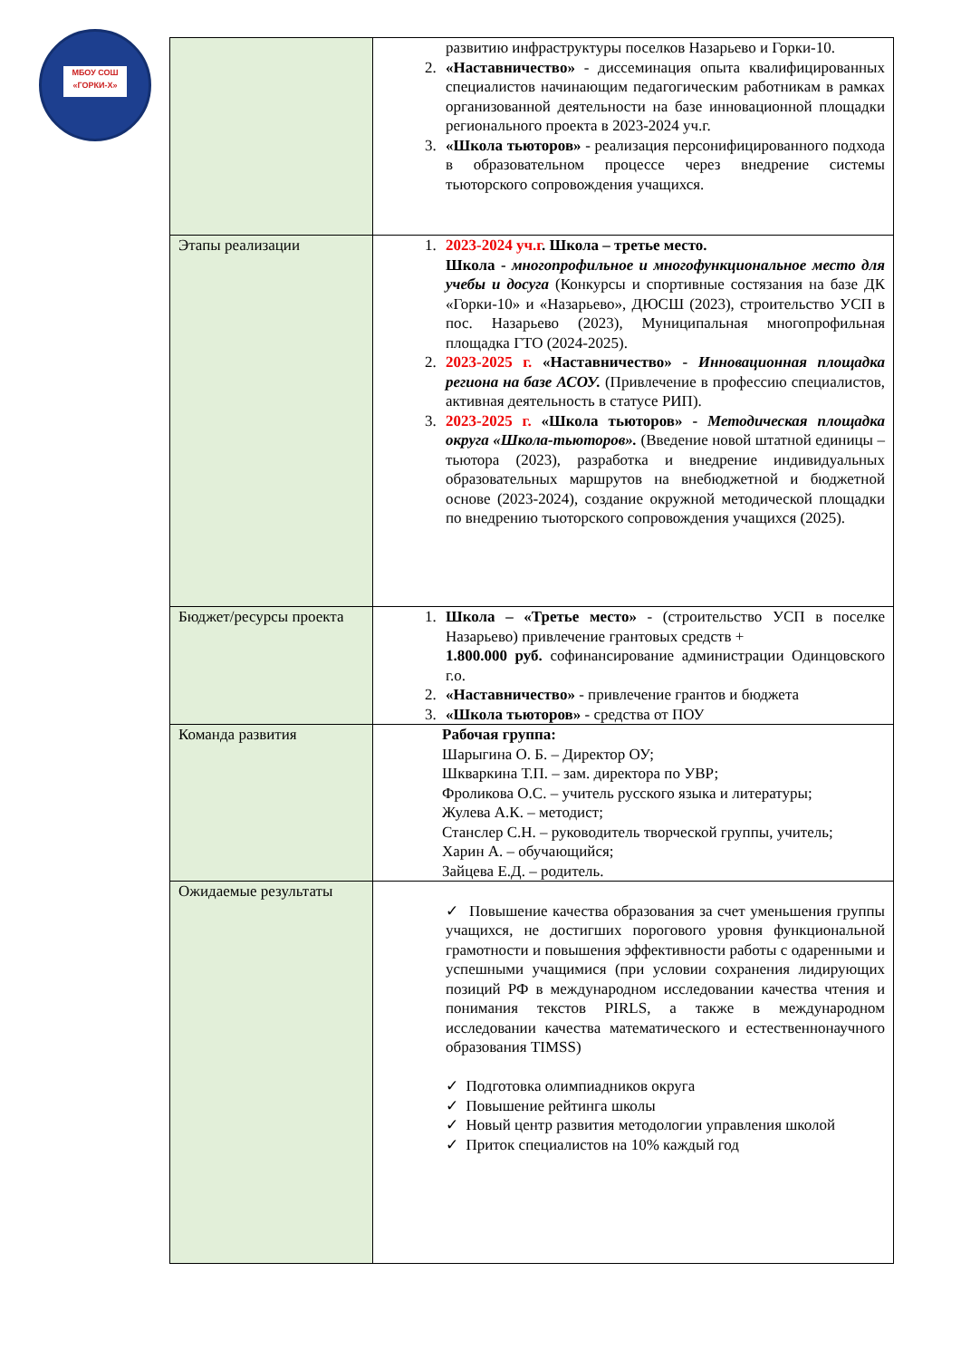МБОУ СОШ «ГОРКИ-Х»
| | развитию инфраструктуры поселков Назарьево и Горки-10. 2. «Наставничество» - диссеминация опыта квалифицированных специалистов начинающим педагогическим работникам в рамках организованной деятельности на базе инновационной площадки регионального проекта в 2023-2024 уч.г. 3. «Школа тьюторов» - реализация персонифицированного подхода в образовательном процессе через внедрение системы тьюторского сопровождения учащихся. |
| Этапы реализации | 1. 2023-2024 уч.г . Школа – третье место. Школа - многопрофильное и многофункциональное место для учебы и досуга (Конкурсы и спортивные состязания на базе ДК «Горки-10» и «Назарьево», ДЮСШ (2023), строительство УСП в пос. Назарьево (2023), Муниципальная многопрофильная площадка ГТО (2024-2025). 2. 2023-2025 г. «Наставничество» - Инновационная площадка региона на базе АСОУ. (Привлечение в профессию специалистов, активная деятельность в статусе РИП). 3. 2023-2025 г. «Школа тьюторов» - Методическая площадка округа «Школа-тьюторов». (Введение новой штатной единицы – тьютора (2023), разработка и внедрение индивидуальных образовательных маршрутов на внебюджетной и бюджетной основе (2023-2024), создание окружной методической площадки по внедрению тьюторского сопровождения учащихся (2025). |
| Бюджет/ресурсы проекта | 1. Школа – «Третье место» - (строительство УСП в поселке Назарьево) привлечение грантовых средств + 1.800.000 руб. софинансирование администрации Одинцовского г.о. 2. «Наставничество» - привлечение грантов и бюджета 3. «Школа тьюторов» - средства от ПОУ |
| Команда развития | Рабочая группа: Шарыгина О. Б. – Директор ОУ; Шкваркина Т.П. – зам. директора по УВР; Фроликова О.С. – учитель русского языка и литературы; Жулева А.К. – методист; Станслер С.Н. – руководитель творческой группы, учитель; Харин А. – обучающийся; Зайцева Е.Д. – родитель. |
| Ожидаемые результаты | ✓ Повышение качества образования за счет уменьшения группы учащихся, не достигших порогового уровня функциональной грамотности и повышения эффективности работы с одаренными и успешными учащимися (при условии сохранения лидирующих позиций РФ в международном исследовании качества чтения и понимания текстов PIRLS, а также в международном исследовании качества математического и естественнонаучного образования TIMSS) ✓ Подготовка олимпиадников округа ✓ Повышение рейтинга школы ✓ Новый центр развития методологии управления школой ✓ Приток специалистов на 10% каждый год |